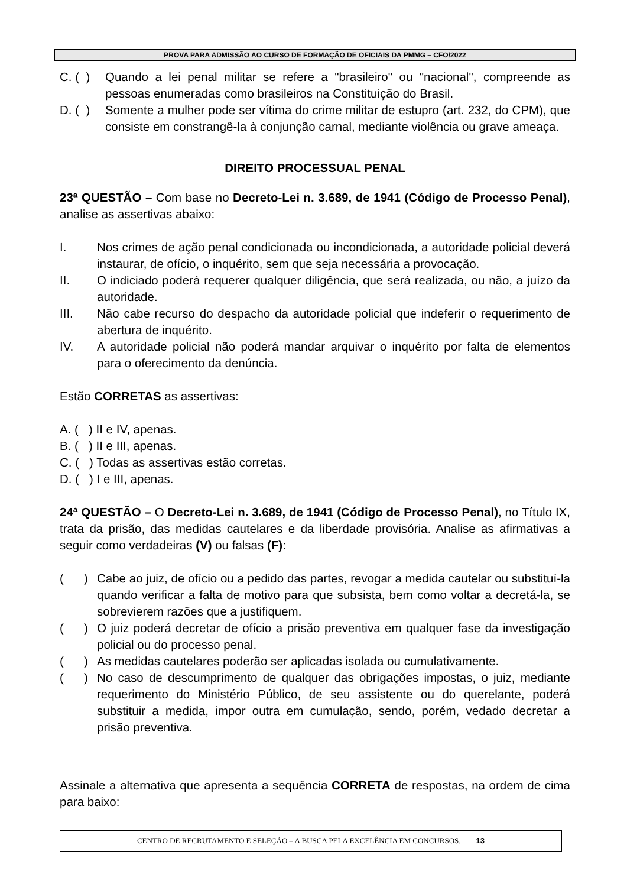PROVA PARA ADMISSÃO AO CURSO DE FORMAÇÃO DE OFICIAIS DA PMMG – CFO/2022
C. ( ) Quando a lei penal militar se refere a "brasileiro" ou "nacional", compreende as pessoas enumeradas como brasileiros na Constituição do Brasil.
D. ( ) Somente a mulher pode ser vítima do crime militar de estupro (art. 232, do CPM), que consiste em constrangê-la à conjunção carnal, mediante violência ou grave ameaça.
DIREITO PROCESSUAL PENAL
23ª QUESTÃO – Com base no Decreto-Lei n. 3.689, de 1941 (Código de Processo Penal), analise as assertivas abaixo:
I. Nos crimes de ação penal condicionada ou incondicionada, a autoridade policial deverá instaurar, de ofício, o inquérito, sem que seja necessária a provocação.
II. O indiciado poderá requerer qualquer diligência, que será realizada, ou não, a juízo da autoridade.
III. Não cabe recurso do despacho da autoridade policial que indeferir o requerimento de abertura de inquérito.
IV. A autoridade policial não poderá mandar arquivar o inquérito por falta de elementos para o oferecimento da denúncia.
Estão CORRETAS as assertivas:
A. ( ) II e IV, apenas.
B. ( ) II e III, apenas.
C. ( ) Todas as assertivas estão corretas.
D. ( ) I e III, apenas.
24ª QUESTÃO – O Decreto-Lei n. 3.689, de 1941 (Código de Processo Penal), no Título IX, trata da prisão, das medidas cautelares e da liberdade provisória. Analise as afirmativas a seguir como verdadeiras (V) ou falsas (F):
( ) Cabe ao juiz, de ofício ou a pedido das partes, revogar a medida cautelar ou substituí-la quando verificar a falta de motivo para que subsista, bem como voltar a decretá-la, se sobrevierem razões que a justifiquem.
( ) O juiz poderá decretar de ofício a prisão preventiva em qualquer fase da investigação policial ou do processo penal.
( ) As medidas cautelares poderão ser aplicadas isolada ou cumulativamente.
( ) No caso de descumprimento de qualquer das obrigações impostas, o juiz, mediante requerimento do Ministério Público, de seu assistente ou do querelante, poderá substituir a medida, impor outra em cumulação, sendo, porém, vedado decretar a prisão preventiva.
Assinale a alternativa que apresenta a sequência CORRETA de respostas, na ordem de cima para baixo:
CENTRO DE RECRUTAMENTO E SELEÇÃO – A BUSCA PELA EXCELÊNCIA EM CONCURSOS. 13